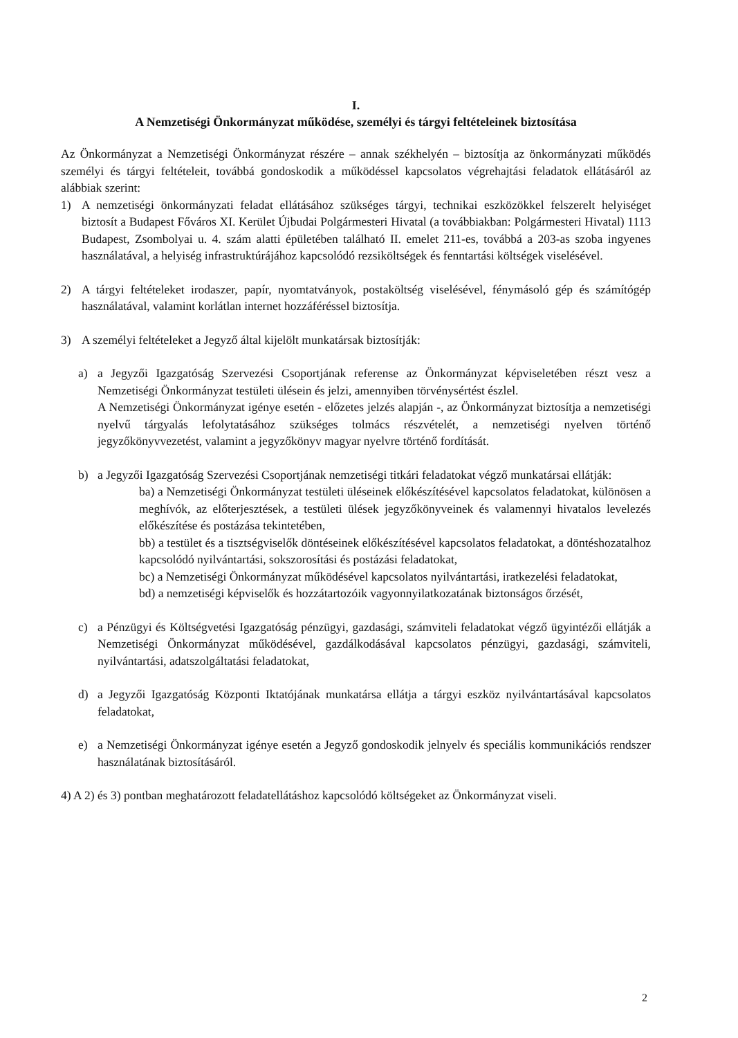I.
A Nemzetiségi Önkormányzat működése, személyi és tárgyi feltételeinek biztosítása
Az Önkormányzat a Nemzetiségi Önkormányzat részére – annak székhelyén – biztosítja az önkormányzati működés személyi és tárgyi feltételeit, továbbá gondoskodik a működéssel kapcsolatos végrehajtási feladatok ellátásáról az alábbiak szerint:
1) A nemzetiségi önkormányzati feladat ellátásához szükséges tárgyi, technikai eszközökkel felszerelt helyiséget biztosít a Budapest Főváros XI. Kerület Újbudai Polgármesteri Hivatal (a továbbiakban: Polgármesteri Hivatal) 1113 Budapest, Zsombolyai u. 4. szám alatti épületében található II. emelet 211-es, továbbá a 203-as szoba ingyenes használatával, a helyiség infrastruktúrájához kapcsolódó rezsiköltségek és fenntartási költségek viselésével.
2) A tárgyi feltételeket irodaszer, papír, nyomtatványok, postaköltség viselésével, fénymásoló gép és számítógép használatával, valamint korlátlan internet hozzáféréssel biztosítja.
3) A személyi feltételeket a Jegyző által kijelölt munkatársak biztosítják:
a) a Jegyzői Igazgatóság Szervezési Csoportjának referense az Önkormányzat képviseletében részt vesz a Nemzetiségi Önkormányzat testületi ülésein és jelzi, amennyiben törvénysértést észlel.
A Nemzetiségi Önkormányzat igénye esetén - előzetes jelzés alapján -, az Önkormányzat biztosítja a nemzetiségi nyelvű tárgyalás lefolytatásához szükséges tolmács részvételét, a nemzetiségi nyelven történő jegyzőkönyvvezetést, valamint a jegyzőkönyv magyar nyelvre történő fordítását.
b) a Jegyzői Igazgatóság Szervezési Csoportjának nemzetiségi titkári feladatokat végző munkatársai ellátják:
ba) a Nemzetiségi Önkormányzat testületi üléseinek előkészítésével kapcsolatos feladatokat, különösen a meghívók, az előterjesztések, a testületi ülések jegyzőkönyveinek és valamennyi hivatalos levelezés előkészítése és postázása tekintetében,
bb) a testület és a tisztségviselők döntéseinek előkészítésével kapcsolatos feladatokat, a döntéshozatalhoz kapcsolódó nyilvántartási, sokszorosítási és postázási feladatokat,
bc) a Nemzetiségi Önkormányzat működésével kapcsolatos nyilvántartási, iratkezelési feladatokat,
bd) a nemzetiségi képviselők és hozzátartozóik vagyonnyilatkozatának biztonságos őrzését,
c) a Pénzügyi és Költségvetési Igazgatóság pénzügyi, gazdasági, számviteli feladatokat végző ügyintézői ellátják a Nemzetiségi Önkormányzat működésével, gazdálkodásával kapcsolatos pénzügyi, gazdasági, számviteli, nyilvántartási, adatszolgáltatási feladatokat,
d) a Jegyzői Igazgatóság Központi Iktatójának munkatársa ellátja a tárgyi eszköz nyilvántartásával kapcsolatos feladatokat,
e) a Nemzetiségi Önkormányzat igénye esetén a Jegyző gondoskodik jelnyelv és speciális kommunikációs rendszer használatának biztosításáról.
4) A 2) és 3) pontban meghatározott feladatellátáshoz kapcsolódó költségeket az Önkormányzat viseli.
2